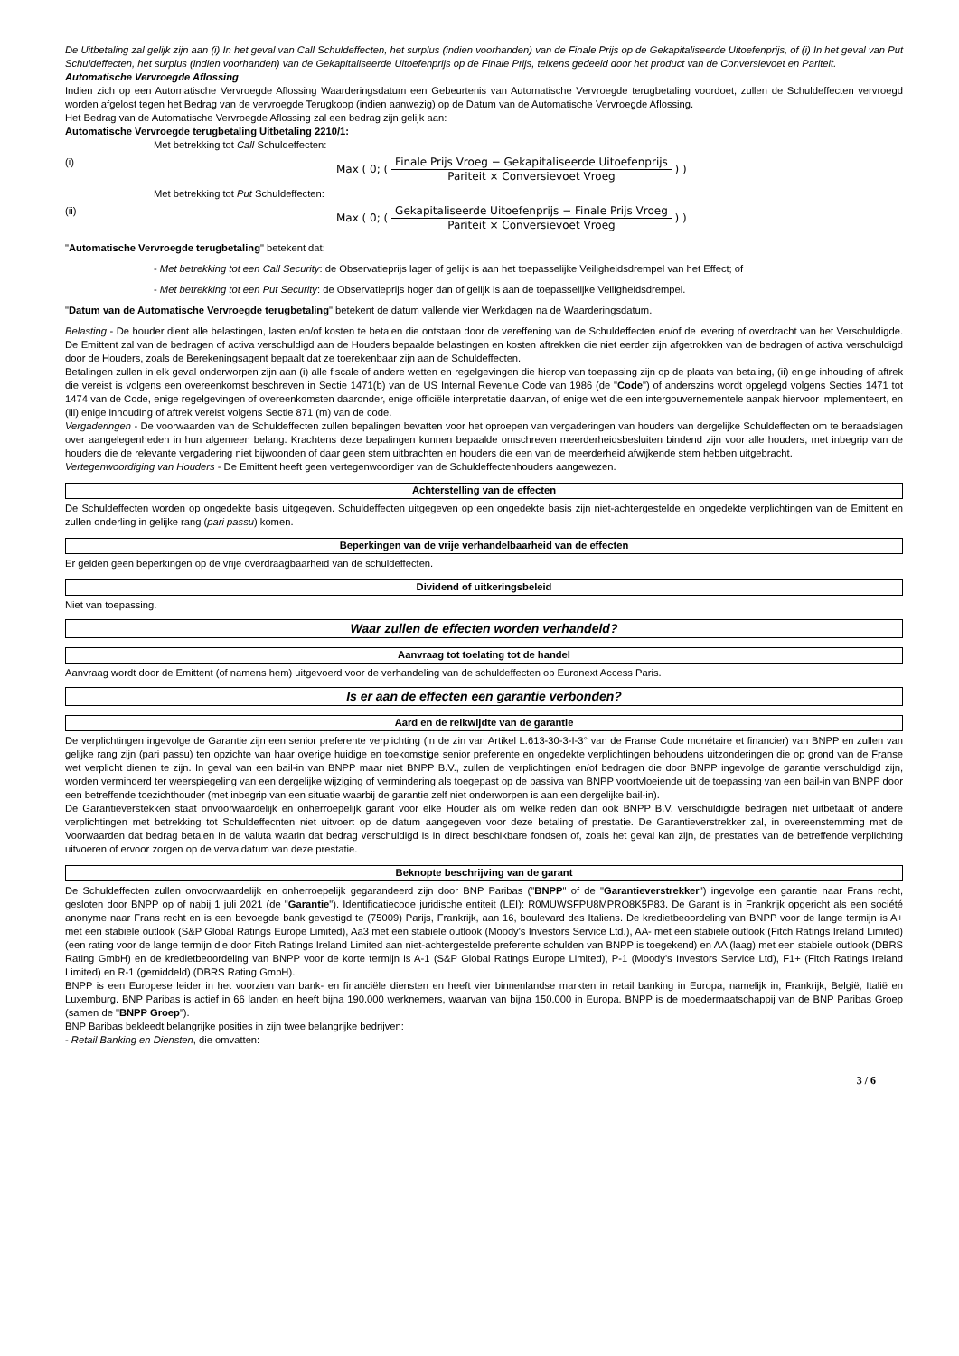De Uitbetaling zal gelijk zijn aan (i) In het geval van Call Schuldeffecten, het surplus (indien voorhanden) van de Finale Prijs op de Gekapitaliseerde Uitoefenprijs, of (i) In het geval van Put Schuldeffecten, het surplus (indien voorhanden) van de Gekapitaliseerde Uitoefenprijs op de Finale Prijs, telkens gedeeld door het product van de Conversievoet en Pariteit.
Automatische Vervroegde Aflossing
Indien zich op een Automatische Vervroegde Aflossing Waarderingsdatum een Gebeurtenis van Automatische Vervroegde terugbetaling voordoet, zullen de Schuldeffecten vervroegd worden afgelost tegen het Bedrag van de vervroegde Terugkoop (indien aanwezig) op de Datum van de Automatische Vervroegde Aflossing.
Het Bedrag van de Automatische Vervroegde Aflossing zal een bedrag zijn gelijk aan:
Automatische Vervroegde terugbetaling Uitbetaling 2210/1:
Met betrekking tot Call Schuldeffecten:
(i)
Max ( 0; ( Finale Prijs Vroeg − Gekapitaliseerde Uitoefenprijs Pariteit × Conversievoet Vroeg ) )
Met betrekking tot Put Schuldeffecten:
(ii)
Max ( 0; ( Gekapitaliseerde Uitoefenprijs − Finale Prijs Vroeg Pariteit × Conversievoet Vroeg ) )
"Automatische Vervroegde terugbetaling" betekent dat:
- Met betrekking tot een Call Security: de Observatieprijs lager of gelijk is aan het toepasselijke Veiligheidsdrempel van het Effect; of
- Met betrekking tot een Put Security: de Observatieprijs hoger dan of gelijk is aan de toepasselijke Veiligheidsdrempel.
"Datum van de Automatische Vervroegde terugbetaling" betekent de datum vallende vier Werkdagen na de Waarderingsdatum.
Belasting - De houder dient alle belastingen, lasten en/of kosten te betalen die ontstaan door de vereffening van de Schuldeffecten en/of de levering of overdracht van het Verschuldigde. De Emittent zal van de bedragen of activa verschuldigd aan de Houders bepaalde belastingen en kosten aftrekken die niet eerder zijn afgetrokken van de bedragen of activa verschuldigd door de Houders, zoals de Berekeningsagent bepaalt dat ze toerekenbaar zijn aan de Schuldeffecten.
Betalingen zullen in elk geval onderworpen zijn aan (i) alle fiscale of andere wetten en regelgevingen die hierop van toepassing zijn op de plaats van betaling, (ii) enige inhouding of aftrek die vereist is volgens een overeenkomst beschreven in Sectie 1471(b) van de US Internal Revenue Code van 1986 (de "Code") of anderszins wordt opgelegd volgens Secties 1471 tot 1474 van de Code, enige regelgevingen of overeenkomsten daaronder, enige officiële interpretatie daarvan, of enige wet die een intergouvernementele aanpak hiervoor implementeert, en (iii) enige inhouding of aftrek vereist volgens Sectie 871 (m) van de code.
Vergaderingen - De voorwaarden van de Schuldeffecten zullen bepalingen bevatten voor het oproepen van vergaderingen van houders van dergelijke Schuldeffecten om te beraadslagen over aangelegenheden in hun algemeen belang. Krachtens deze bepalingen kunnen bepaalde omschreven meerderheidsbesluiten bindend zijn voor alle houders, met inbegrip van de houders die de relevante vergadering niet bijwoonden of daar geen stem uitbrachten en houders die een van de meerderheid afwijkende stem hebben uitgebracht.
Vertegenwoordiging van Houders - De Emittent heeft geen vertegenwoordiger van de Schuldeffectenhouders aangewezen.
Achterstelling van de effecten
De Schuldeffecten worden op ongedekte basis uitgegeven. Schuldeffecten uitgegeven op een ongedekte basis zijn niet-achtergestelde en ongedekte verplichtingen van de Emittent en zullen onderling in gelijke rang (pari passu) komen.
Beperkingen van de vrije verhandelbaarheid van de effecten
Er gelden geen beperkingen op de vrije overdraagbaarheid van de schuldeffecten.
Dividend of uitkeringsbeleid
Niet van toepassing.
Waar zullen de effecten worden verhandeld?
Aanvraag tot toelating tot de handel
Aanvraag wordt door de Emittent (of namens hem) uitgevoerd voor de verhandeling van de schuldeffecten op Euronext Access Paris.
Is er aan de effecten een garantie verbonden?
Aard en de reikwijdte van de garantie
De verplichtingen ingevolge de Garantie zijn een senior preferente verplichting (in de zin van Artikel L.613-30-3-I-3° van de Franse Code monétaire et financier) van BNPP en zullen van gelijke rang zijn (pari passu) ten opzichte van haar overige huidige en toekomstige senior preferente en ongedekte verplichtingen behoudens uitzonderingen die op grond van de Franse wet verplicht dienen te zijn. In geval van een bail-in van BNPP maar niet BNPP B.V., zullen de verplichtingen en/of bedragen die door BNPP ingevolge de garantie verschuldigd zijn, worden verminderd ter weerspiegeling van een dergelijke wijziging of vermindering als toegepast op de passiva van BNPP voortvloeiende uit de toepassing van een bail-in van BNPP door een betreffende toezichthouder (met inbegrip van een situatie waarbij de garantie zelf niet onderworpen is aan een dergelijke bail-in).
De Garantieverstekken staat onvoorwaardelijk en onherroepelijk garant voor elke Houder als om welke reden dan ook BNPP B.V. verschuldigde bedragen niet uitbetaalt of andere verplichtingen met betrekking tot Schuldeffecnten niet uitvoert op de datum aangegeven voor deze betaling of prestatie. De Garantieverstrekker zal, in overeenstemming met de Voorwaarden dat bedrag betalen in de valuta waarin dat bedrag verschuldigd is in direct beschikbare fondsen of, zoals het geval kan zijn, de prestaties van de betreffende verplichting uitvoeren of ervoor zorgen op de vervaldatum van deze prestatie.
Beknopte beschrijving van de garant
De Schuldeffecten zullen onvoorwaardelijk en onherroepelijk gegarandeerd zijn door BNP Paribas ("BNPP" of de "Garantieverstrekker") ingevolge een garantie naar Frans recht, gesloten door BNPP op of nabij 1 juli 2021 (de "Garantie"). Identificatiecode juridische entiteit (LEI): R0MUWSFPU8MPRO8K5P83. De Garant is in Frankrijk opgericht als een société anonyme naar Frans recht en is een bevoegde bank gevestigd te (75009) Parijs, Frankrijk, aan 16, boulevard des Italiens. De kredietbeoordeling van BNPP voor de lange termijn is A+ met een stabiele outlook (S&P Global Ratings Europe Limited), Aa3 met een stabiele outlook (Moody's Investors Service Ltd.), AA- met een stabiele outlook (Fitch Ratings Ireland Limited) (een rating voor de lange termijn die door Fitch Ratings Ireland Limited aan niet-achtergestelde preferente schulden van BNPP is toegekend) en AA (laag) met een stabiele outlook (DBRS Rating GmbH) en de kredietbeoordeling van BNPP voor de korte termijn is A-1 (S&P Global Ratings Europe Limited), P-1 (Moody's Investors Service Ltd), F1+ (Fitch Ratings Ireland Limited) en R-1 (gemiddeld) (DBRS Rating GmbH).
BNPP is een Europese leider in het voorzien van bank- en financiële diensten en heeft vier binnenlandse markten in retail banking in Europa, namelijk in, Frankrijk, België, Italië en Luxemburg. BNP Paribas is actief in 66 landen en heeft bijna 190.000 werknemers, waarvan van bijna 150.000 in Europa. BNPP is de moedermaatschappij van de BNP Paribas Groep (samen de "BNPP Groep").
BNP Baribas bekleedt belangrijke posities in zijn twee belangrijke bedrijven:
- Retail Banking en Diensten, die omvatten:
3 / 6